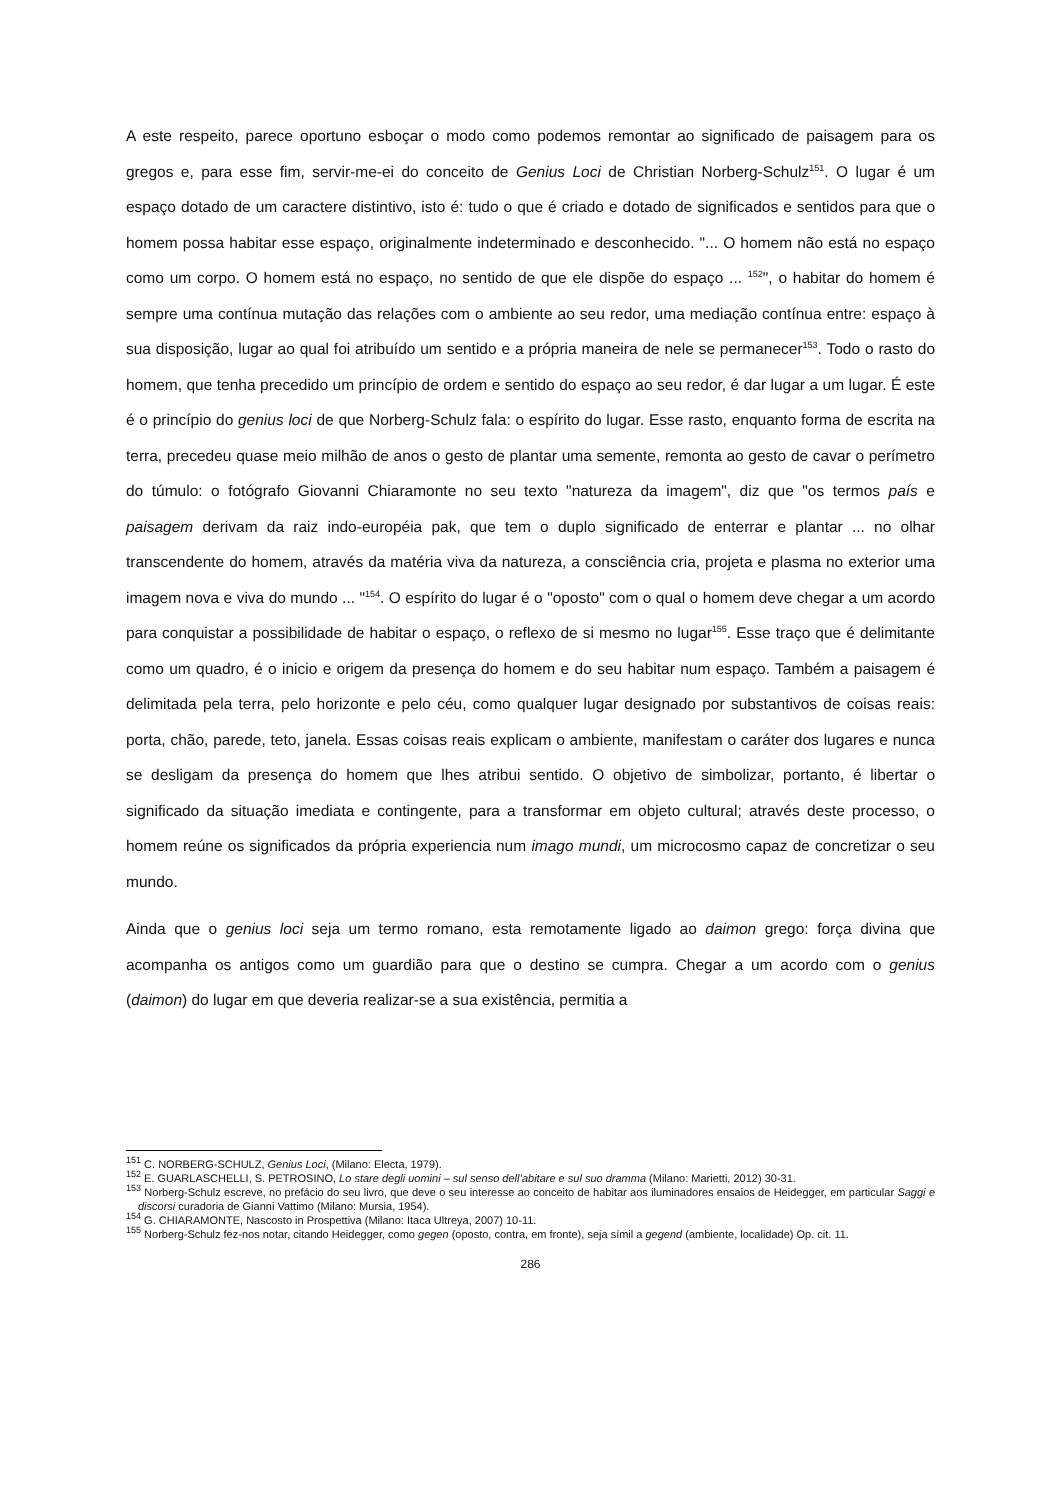A este respeito, parece oportuno esboçar o modo como podemos remontar ao significado de paisagem para os gregos e, para esse fim, servir-me-ei do conceito de Genius Loci de Christian Norberg-Schulz<sup>151</sup>. O lugar é um espaço dotado de um caractere distintivo, isto é: tudo o que é criado e dotado de significados e sentidos para que o homem possa habitar esse espaço, originalmente indeterminado e desconhecido. "... O homem não está no espaço como um corpo. O homem está no espaço, no sentido de que ele dispõe do espaço ... <sup>152</sup>", o habitar do homem é sempre uma contínua mutação das relações com o ambiente ao seu redor, uma mediação contínua entre: espaço à sua disposição, lugar ao qual foi atribuído um sentido e a própria maneira de nele se permanecer<sup>153</sup>. Todo o rasto do homem, que tenha precedido um princípio de ordem e sentido do espaço ao seu redor, é dar lugar a um lugar. É este é o princípio do genius loci de que Norberg-Schulz fala: o espírito do lugar. Esse rasto, enquanto forma de escrita na terra, precedeu quase meio milhão de anos o gesto de plantar uma semente, remonta ao gesto de cavar o perímetro do túmulo: o fotógrafo Giovanni Chiaramonte no seu texto "natureza da imagem", diz que "os termos país e paisagem derivam da raiz indo-européia pak, que tem o duplo significado de enterrar e plantar ... no olhar transcendente do homem, através da matéria viva da natureza, a consciência cria, projeta e plasma no exterior uma imagem nova e viva do mundo ... "<sup>154</sup>. O espírito do lugar é o "oposto" com o qual o homem deve chegar a um acordo para conquistar a possibilidade de habitar o espaço, o reflexo de si mesmo no lugar<sup>155</sup>. Esse traço que é delimitante como um quadro, é o inicio e origem da presença do homem e do seu habitar num espaço. Também a paisagem é delimitada pela terra, pelo horizonte e pelo céu, como qualquer lugar designado por substantivos de coisas reais: porta, chão, parede, teto, janela. Essas coisas reais explicam o ambiente, manifestam o caráter dos lugares e nunca se desligam da presença do homem que lhes atribui sentido. O objetivo de simbolizar, portanto, é libertar o significado da situação imediata e contingente, para a transformar em objeto cultural; através deste processo, o homem reúne os significados da própria experiencia num imago mundi, um microcosmo capaz de concretizar o seu mundo.
Ainda que o genius loci seja um termo romano, esta remotamente ligado ao daimon grego: força divina que acompanha os antigos como um guardião para que o destino se cumpra. Chegar a um acordo com o genius (daimon) do lugar em que deveria realizar-se a sua existência, permitia a
<sup>151</sup> C. NORBERG-SCHULZ, Genius Loci, (Milano: Electa, 1979).
<sup>152</sup> E. GUARLASCHELLI, S. PETROSINO, Lo stare degli uomini – sul senso dell’abitare e sul suo dramma (Milano: Marietti, 2012) 30-31.
<sup>153</sup> Norberg-Schulz escreve, no prefácio do seu livro, que deve o seu interesse ao conceito de habitar aos iluminadores ensaios de Heidegger, em particular Saggi e discorsi curadoria de Gianni Vattimo (Milano: Mursia, 1954).
<sup>154</sup> G. CHIARAMONTE, Nascosto in Prospettiva (Milano: Itaca Ultreya, 2007) 10-11.
<sup>155</sup> Norberg-Schulz fez-nos notar, citando Heidegger, como gegen (oposto, contra, em fronte), seja símil a gegend (ambiente, localidade) Op. cit. 11.
286